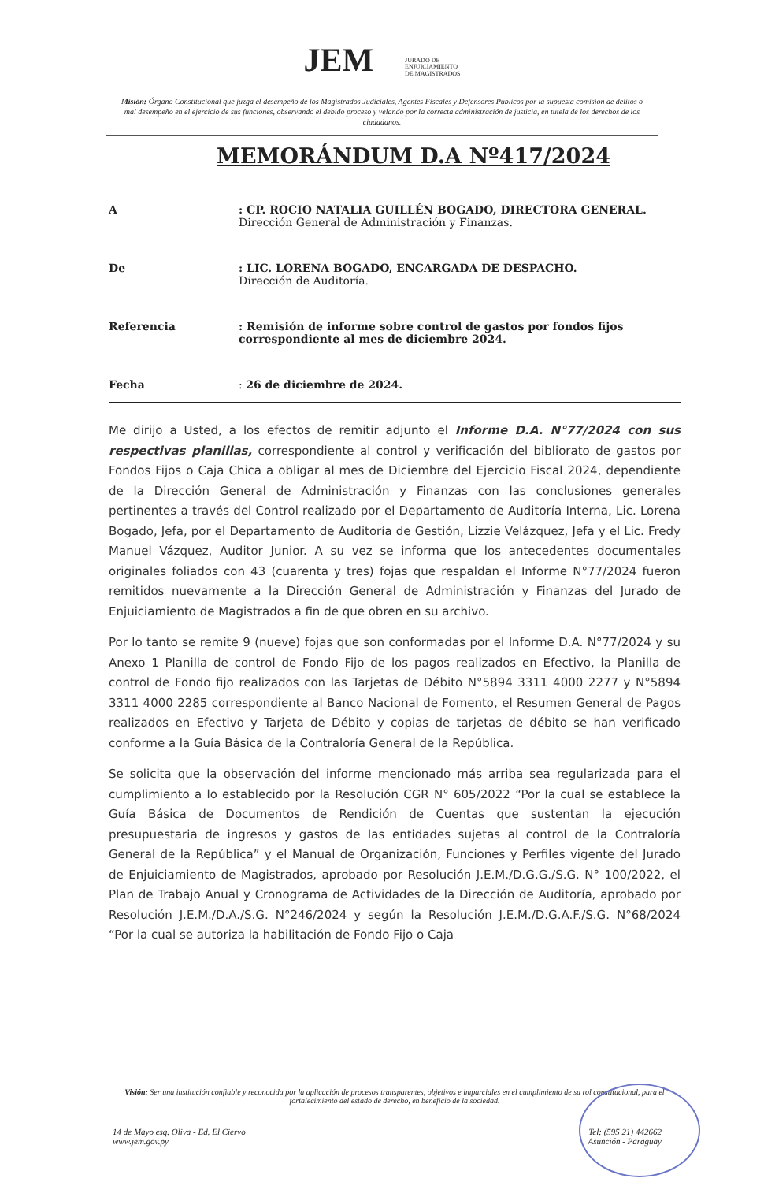JEM JURADO DE
ENJUICIAMIENTO
DE MAGISTRADOS
Misión: Órgano Constitucional que juzga el desempeño de los Magistrados Judiciales, Agentes Fiscales y Defensores Públicos por la supuesta comisión de delitos o mal desempeño en el ejercicio de sus funciones, observando el debido proceso y velando por la correcta administración de justicia, en tutela de los derechos de los ciudadanos.
MEMORÁNDUM D.A Nº417/2024
A : CP. ROCIO NATALIA GUILLÉN BOGADO, DIRECTORA GENERAL.
Dirección General de Administración y Finanzas.
De : LIC. LORENA BOGADO, ENCARGADA DE DESPACHO.
Dirección de Auditoría.
Referencia : Remisión de informe sobre control de gastos por fondos fijos correspondiente al mes de diciembre 2024.
Fecha : 26 de diciembre de 2024.
Me dirijo a Usted, a los efectos de remitir adjunto el Informe D.A. N°77/2024 con sus respectivas planillas, correspondiente al control y verificación del bibliorato de gastos por Fondos Fijos o Caja Chica a obligar al mes de Diciembre del Ejercicio Fiscal 2024, dependiente de la Dirección General de Administración y Finanzas con las conclusiones generales pertinentes a través del Control realizado por el Departamento de Auditoría Interna, Lic. Lorena Bogado, Jefa, por el Departamento de Auditoría de Gestión, Lizzie Velázquez, Jefa y el Lic. Fredy Manuel Vázquez, Auditor Junior. A su vez se informa que los antecedentes documentales originales foliados con 43 (cuarenta y tres) fojas que respaldan el Informe N°77/2024 fueron remitidos nuevamente a la Dirección General de Administración y Finanzas del Jurado de Enjuiciamiento de Magistrados a fin de que obren en su archivo.
Por lo tanto se remite 9 (nueve) fojas que son conformadas por el Informe D.A. N°77/2024 y su Anexo 1 Planilla de control de Fondo Fijo de los pagos realizados en Efectivo, la Planilla de control de Fondo fijo realizados con las Tarjetas de Débito N°5894 3311 4000 2277 y N°5894 3311 4000 2285 correspondiente al Banco Nacional de Fomento, el Resumen General de Pagos realizados en Efectivo y Tarjeta de Débito y copias de tarjetas de débito se han verificado conforme a la Guía Básica de la Contraloría General de la República.
Se solicita que la observación del informe mencionado más arriba sea regularizada para el cumplimiento a lo establecido por la Resolución CGR N° 605/2022 “Por la cual se establece la Guía Básica de Documentos de Rendición de Cuentas que sustentan la ejecución presupuestaria de ingresos y gastos de las entidades sujetas al control de la Contraloría General de la República” y el Manual de Organización, Funciones y Perfiles vigente del Jurado de Enjuiciamiento de Magistrados, aprobado por Resolución J.E.M./D.G.G./S.G. N° 100/2022, el Plan de Trabajo Anual y Cronograma de Actividades de la Dirección de Auditoría, aprobado por Resolución J.E.M./D.A./S.G. N°246/2024 y según la Resolución J.E.M./D.G.A.F./S.G. N°68/2024 “Por la cual se autoriza la habilitación de Fondo Fijo o Caja
Visión: Ser una institución confiable y reconocida por la aplicación de procesos transparentes, objetivos e imparciales en el cumplimiento de su rol constitucional, para el fortalecimiento del estado de derecho, en beneficio de la sociedad.
14 de Mayo esq. Oliva - Ed. El Ciervo
www.jem.gov.py
Tel: (595 21) 442662
Asunción - Paraguay